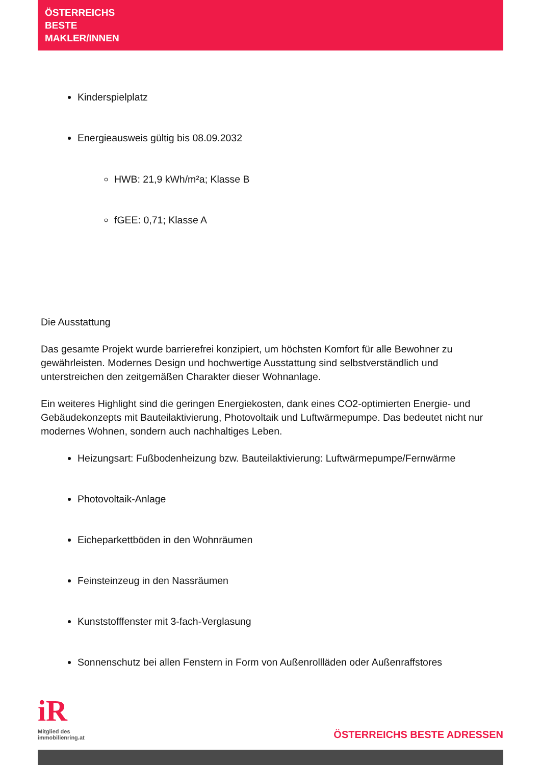ÖSTERREICHS
BESTE
MAKLER/INNEN
Kinderspielplatz
Energieausweis gültig bis 08.09.2032
HWB: 21,9 kWh/m²a; Klasse B
fGEE: 0,71; Klasse A
Die Ausstattung
Das gesamte Projekt wurde barrierefrei konzipiert, um höchsten Komfort für alle Bewohner zu gewährleisten. Modernes Design und hochwertige Ausstattung sind selbstverständlich und unterstreichen den zeitgemäßen Charakter dieser Wohnanlage.
Ein weiteres Highlight sind die geringen Energiekosten, dank eines CO2-optimierten Energie- und Gebäudekonzepts mit Bauteilaktivierung, Photovoltaik und Luftwärmepumpe. Das bedeutet nicht nur modernes Wohnen, sondern auch nachhaltiges Leben.
Heizungsart: Fußbodenheizung bzw. Bauteilaktivierung: Luftwärmepumpe/Fernwärme
Photovoltaik-Anlage
Eicheparkettböden in den Wohnräumen
Feinsteinzeug in den Nassräumen
Kunststofffenster mit 3-fach-Verglasung
Sonnenschutz bei allen Fenstern in Form von Außenrollläden oder Außenraffstores
iR
Mitglied des
immobilienring.at
ÖSTERREICHS BESTE ADRESSEN